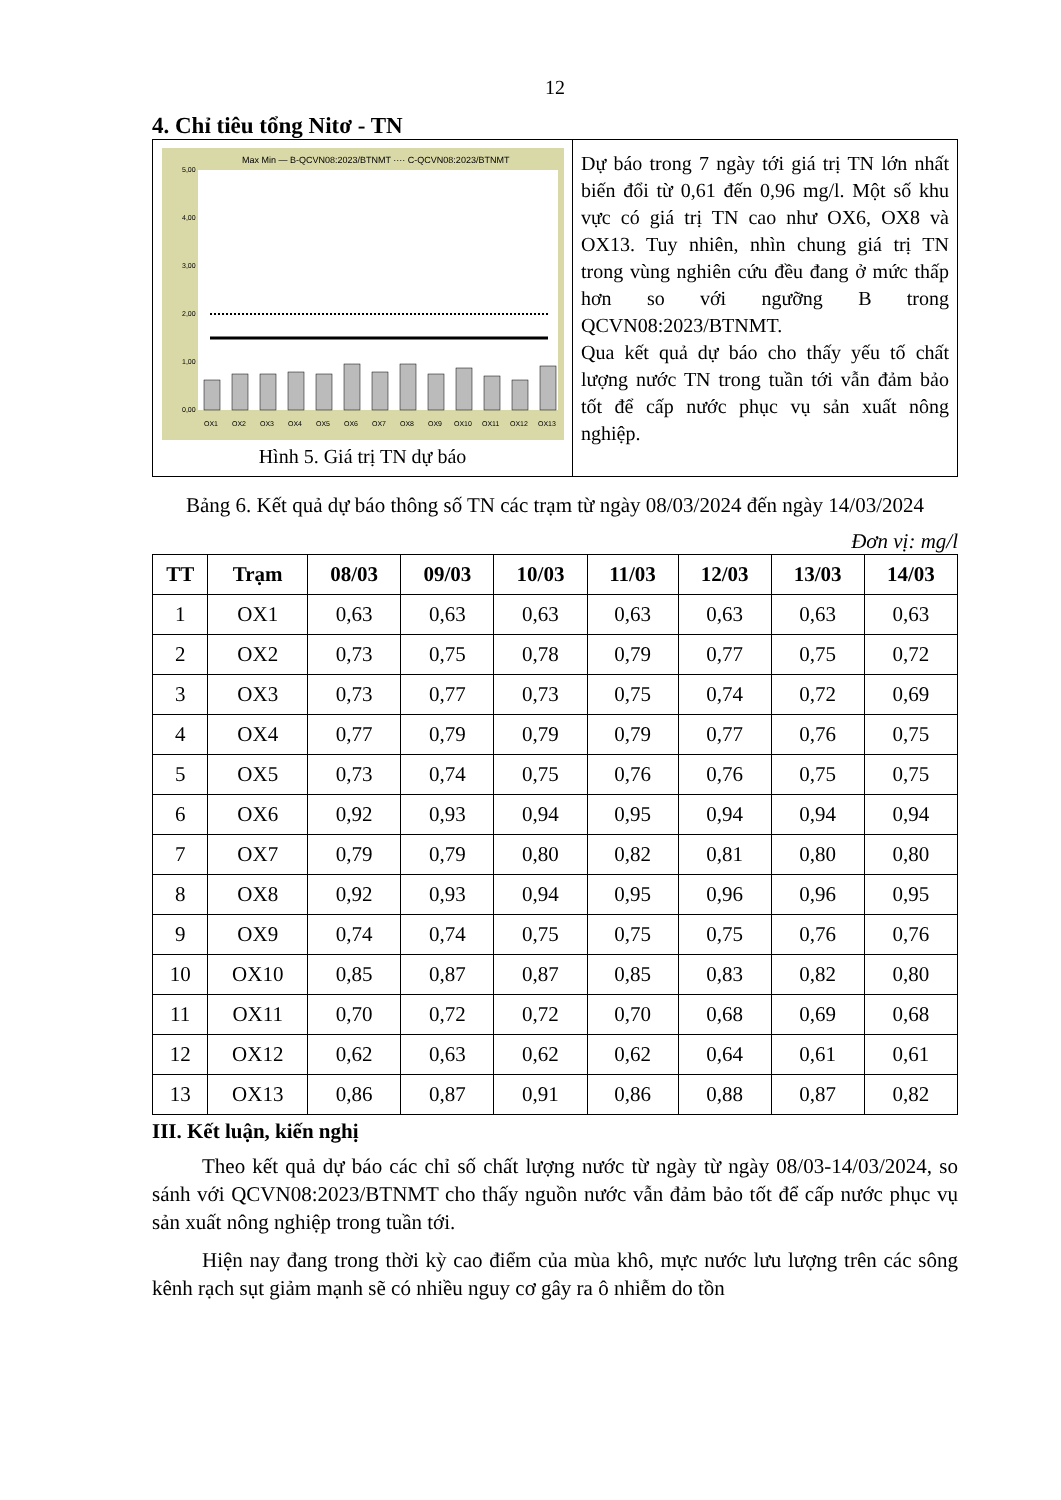12
4. Chỉ tiêu tổng Nitơ - TN
Max Min — B-QCVN08:2023/BTNMT ···· C-QCVN08:2023/BTNMT
0,00
1,00
2,00
3,00
4,00
5,00
OX1
OX2
OX3
OX4
OX5
OX6
OX7
OX8
OX9
OX10
OX11
OX12
OX13
Hình 5. Giá trị TN dự báo
Dự báo trong 7 ngày tới giá trị TN lớn nhất biến đổi từ 0,61 đến 0,96 mg/l. Một số khu vực có giá trị TN cao như OX6, OX8 và OX13. Tuy nhiên, nhìn chung giá trị TN trong vùng nghiên cứu đều đang ở mức thấp hơn so với ngưỡng B trong QCVN08:2023/BTNMT.
Qua kết quả dự báo cho thấy yếu tố chất lượng nước TN trong tuần tới vẫn đảm bảo tốt để cấp nước phục vụ sản xuất nông nghiệp.
Bảng 6. Kết quả dự báo thông số TN các trạm từ ngày 08/03/2024 đến ngày 14/03/2024
Đơn vị: mg/l
| TT | Trạm | 08/03 | 09/03 | 10/03 | 11/03 | 12/03 | 13/03 | 14/03 |
| --- | --- | --- | --- | --- | --- | --- | --- | --- |
| 1 | OX1 | 0,63 | 0,63 | 0,63 | 0,63 | 0,63 | 0,63 | 0,63 |
| 2 | OX2 | 0,73 | 0,75 | 0,78 | 0,79 | 0,77 | 0,75 | 0,72 |
| 3 | OX3 | 0,73 | 0,77 | 0,73 | 0,75 | 0,74 | 0,72 | 0,69 |
| 4 | OX4 | 0,77 | 0,79 | 0,79 | 0,79 | 0,77 | 0,76 | 0,75 |
| 5 | OX5 | 0,73 | 0,74 | 0,75 | 0,76 | 0,76 | 0,75 | 0,75 |
| 6 | OX6 | 0,92 | 0,93 | 0,94 | 0,95 | 0,94 | 0,94 | 0,94 |
| 7 | OX7 | 0,79 | 0,79 | 0,80 | 0,82 | 0,81 | 0,80 | 0,80 |
| 8 | OX8 | 0,92 | 0,93 | 0,94 | 0,95 | 0,96 | 0,96 | 0,95 |
| 9 | OX9 | 0,74 | 0,74 | 0,75 | 0,75 | 0,75 | 0,76 | 0,76 |
| 10 | OX10 | 0,85 | 0,87 | 0,87 | 0,85 | 0,83 | 0,82 | 0,80 |
| 11 | OX11 | 0,70 | 0,72 | 0,72 | 0,70 | 0,68 | 0,69 | 0,68 |
| 12 | OX12 | 0,62 | 0,63 | 0,62 | 0,62 | 0,64 | 0,61 | 0,61 |
| 13 | OX13 | 0,86 | 0,87 | 0,91 | 0,86 | 0,88 | 0,87 | 0,82 |
III. Kết luận, kiến nghị
Theo kết quả dự báo các chỉ số chất lượng nước từ ngày từ ngày 08/03-14/03/2024, so sánh với QCVN08:2023/BTNMT cho thấy nguồn nước vẫn đảm bảo tốt để cấp nước phục vụ sản xuất nông nghiệp trong tuần tới.
Hiện nay đang trong thời kỳ cao điểm của mùa khô, mực nước lưu lượng trên các sông kênh rạch sụt giảm mạnh sẽ có nhiều nguy cơ gây ra ô nhiễm do tồn